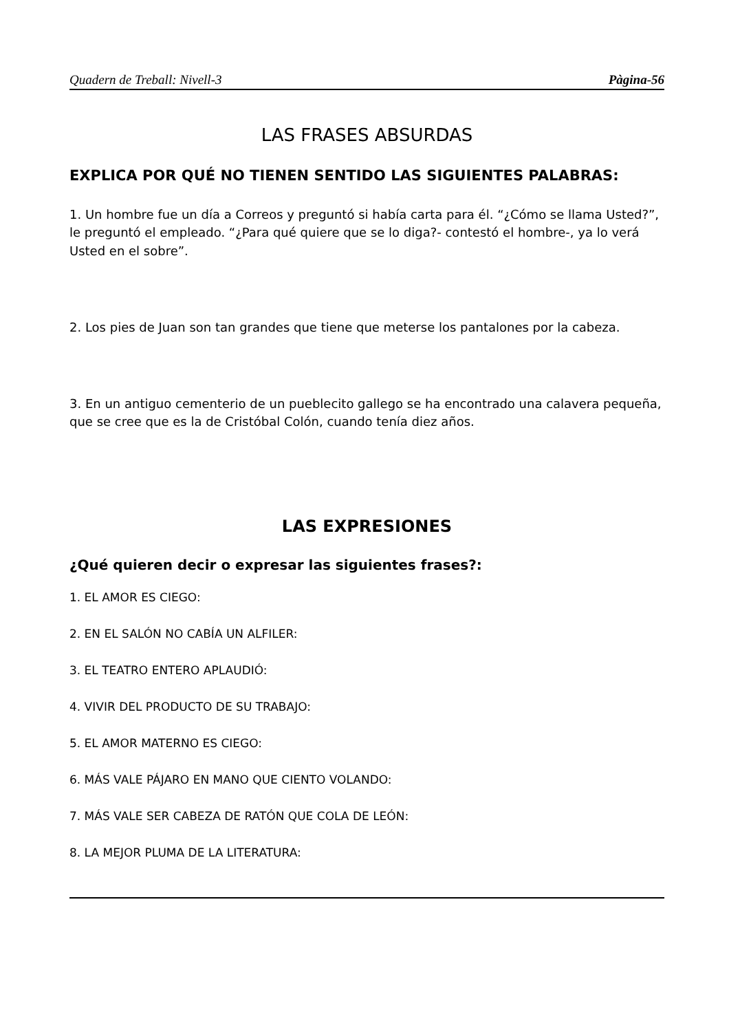Quadern de Treball: Nivell-3 Pàgina-56
LAS FRASES ABSURDAS
EXPLICA POR QUÉ NO TIENEN SENTIDO LAS SIGUIENTES PALABRAS:
1. Un hombre fue un día a Correos y preguntó si había carta para él. “¿Cómo se llama Usted?”, le preguntó el empleado. “¿Para qué quiere que se lo diga?- contestó el hombre-, ya lo verá Usted en el sobre”.
2. Los pies de Juan son tan grandes que tiene que meterse los pantalones por la cabeza.
3. En un antiguo cementerio de un pueblecito gallego se ha encontrado una calavera pequeña, que se cree que es la de Cristóbal Colón, cuando tenía diez años.
LAS EXPRESIONES
¿Qué quieren decir o expresar las siguientes frases?:
1. EL AMOR ES CIEGO:
2. EN EL SALÓN NO CABÍA UN ALFILER:
3. EL TEATRO ENTERO APLAUDIÓ:
4. VIVIR DEL PRODUCTO DE SU TRABAJO:
5. EL AMOR MATERNO ES CIEGO:
6. MÁS VALE PÁJARO EN MANO QUE CIENTO VOLANDO:
7. MÁS VALE SER CABEZA DE RATÓN QUE COLA DE LEÓN:
8. LA MEJOR PLUMA DE LA LITERATURA: